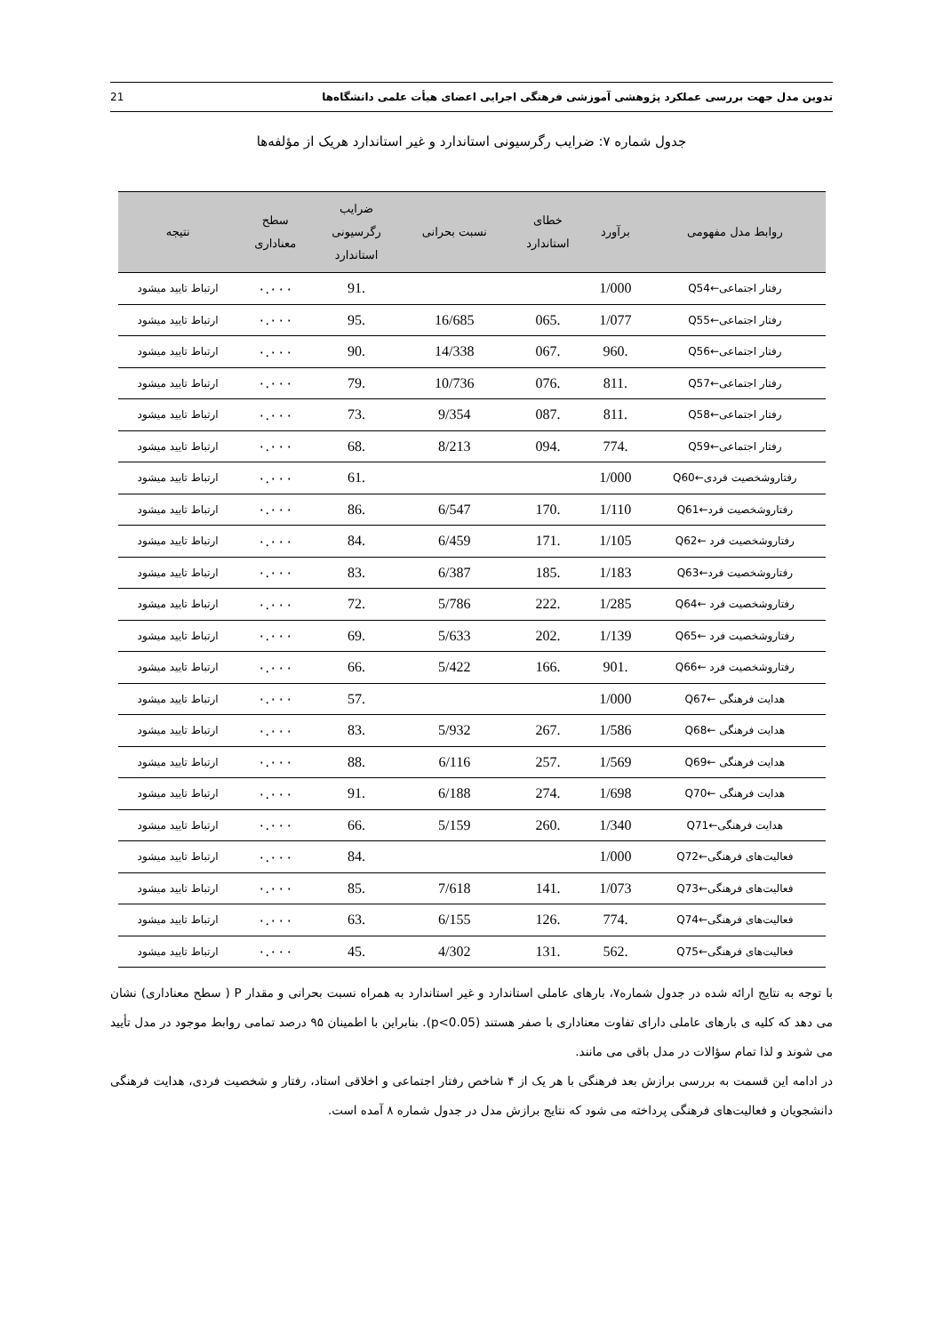تدوین مدل جهت بررسی عملکرد پژوهشی آموزشی فرهنگی اجرایی اعضای هیأت علمی دانشگاه‌ها 21
جدول شماره ۷: ضرایب رگرسیونی استاندارد و غیر استاندارد هریک از مؤلفه‌ها
| روابط مدل مفهومی | برآورد | خطای استاندارد | نسبت بحرانی | ضرایب رگرسیونی استاندارد | سطح معناداری | نتیجه |
| --- | --- | --- | --- | --- | --- | --- |
| رفتار اجتماعی←Q54 | 1/000 | | | .91 | ۰.۰۰۰ | ارتباط تایید میشود |
| رفتار اجتماعی←Q55 | 1/077 | .065 | 16/685 | .95 | ۰.۰۰۰ | ارتباط تایید میشود |
| رفتار اجتماعی←Q56 | .960 | .067 | 14/338 | .90 | ۰.۰۰۰ | ارتباط تایید میشود |
| رفتار اجتماعی←Q57 | .811 | .076 | 10/736 | .79 | ۰.۰۰۰ | ارتباط تایید میشود |
| رفتار اجتماعی←Q58 | .811 | .087 | 9/354 | .73 | ۰.۰۰۰ | ارتباط تایید میشود |
| رفتار اجتماعی←Q59 | .774 | .094 | 8/213 | .68 | ۰.۰۰۰ | ارتباط تایید میشود |
| رفتاروشخصیت فردی←Q60 | 1/000 | | | .61 | ۰.۰۰۰ | ارتباط تایید میشود |
| رفتاروشخصیت فرد←Q61 | 1/110 | .170 | 6/547 | .86 | ۰.۰۰۰ | ارتباط تایید میشود |
| رفتاروشخصیت فرد ←Q62 | 1/105 | .171 | 6/459 | .84 | ۰.۰۰۰ | ارتباط تایید میشود |
| رفتاروشخصیت فرد←Q63 | 1/183 | .185 | 6/387 | .83 | ۰.۰۰۰ | ارتباط تایید میشود |
| رفتاروشخصیت فرد ←Q64 | 1/285 | .222 | 5/786 | .72 | ۰.۰۰۰ | ارتباط تایید میشود |
| رفتاروشخصیت فرد ←Q65 | 1/139 | .202 | 5/633 | .69 | ۰.۰۰۰ | ارتباط تایید میشود |
| رفتاروشخصیت فرد ←Q66 | .901 | .166 | 5/422 | .66 | ۰.۰۰۰ | ارتباط تایید میشود |
| هدایت فرهنگی ←Q67 | 1/000 | | | .57 | ۰.۰۰۰ | ارتباط تایید میشود |
| هدایت فرهنگی ←Q68 | 1/586 | .267 | 5/932 | .83 | ۰.۰۰۰ | ارتباط تایید میشود |
| هدایت فرهنگی ←Q69 | 1/569 | .257 | 6/116 | .88 | ۰.۰۰۰ | ارتباط تایید میشود |
| هدایت فرهنگی ←Q70 | 1/698 | .274 | 6/188 | .91 | ۰.۰۰۰ | ارتباط تایید میشود |
| هدایت فرهنگی←Q71 | 1/340 | .260 | 5/159 | .66 | ۰.۰۰۰ | ارتباط تایید میشود |
| فعالیت‌های فرهنگی←Q72 | 1/000 | | | .84 | ۰.۰۰۰ | ارتباط تایید میشود |
| فعالیت‌های فرهنگی←Q73 | 1/073 | .141 | 7/618 | .85 | ۰.۰۰۰ | ارتباط تایید میشود |
| فعالیت‌های فرهنگی←Q74 | .774 | .126 | 6/155 | .63 | ۰.۰۰۰ | ارتباط تایید میشود |
| فعالیت‌های فرهنگی←Q75 | .562 | .131 | 4/302 | .45 | ۰.۰۰۰ | ارتباط تایید میشود |
با توجه به نتایج ارائه شده در جدول شماره۷، بارهای عاملی استاندارد و غیر استاندارد به همراه نسبت بحرانی و مقدار P ( سطح معناداری) نشان می دهد که کلیه ی بارهای عاملی دارای تفاوت معناداری با صفر هستند (p<0.05). بنابراین با اطمینان ۹۵ درصد تمامی روابط موجود در مدل تأیید می شوند و لذا تمام سؤالات در مدل باقی می مانند.
در ادامه این قسمت به بررسی برازش بعد فرهنگی با هر یک از ۴ شاخص رفتار اجتماعی و اخلاقی استاد، رفتار و شخصیت فردی، هدایت فرهنگی دانشجویان و فعالیت‌های فرهنگی پرداخته می شود که نتایج برازش مدل در جدول شماره ۸ آمده است.